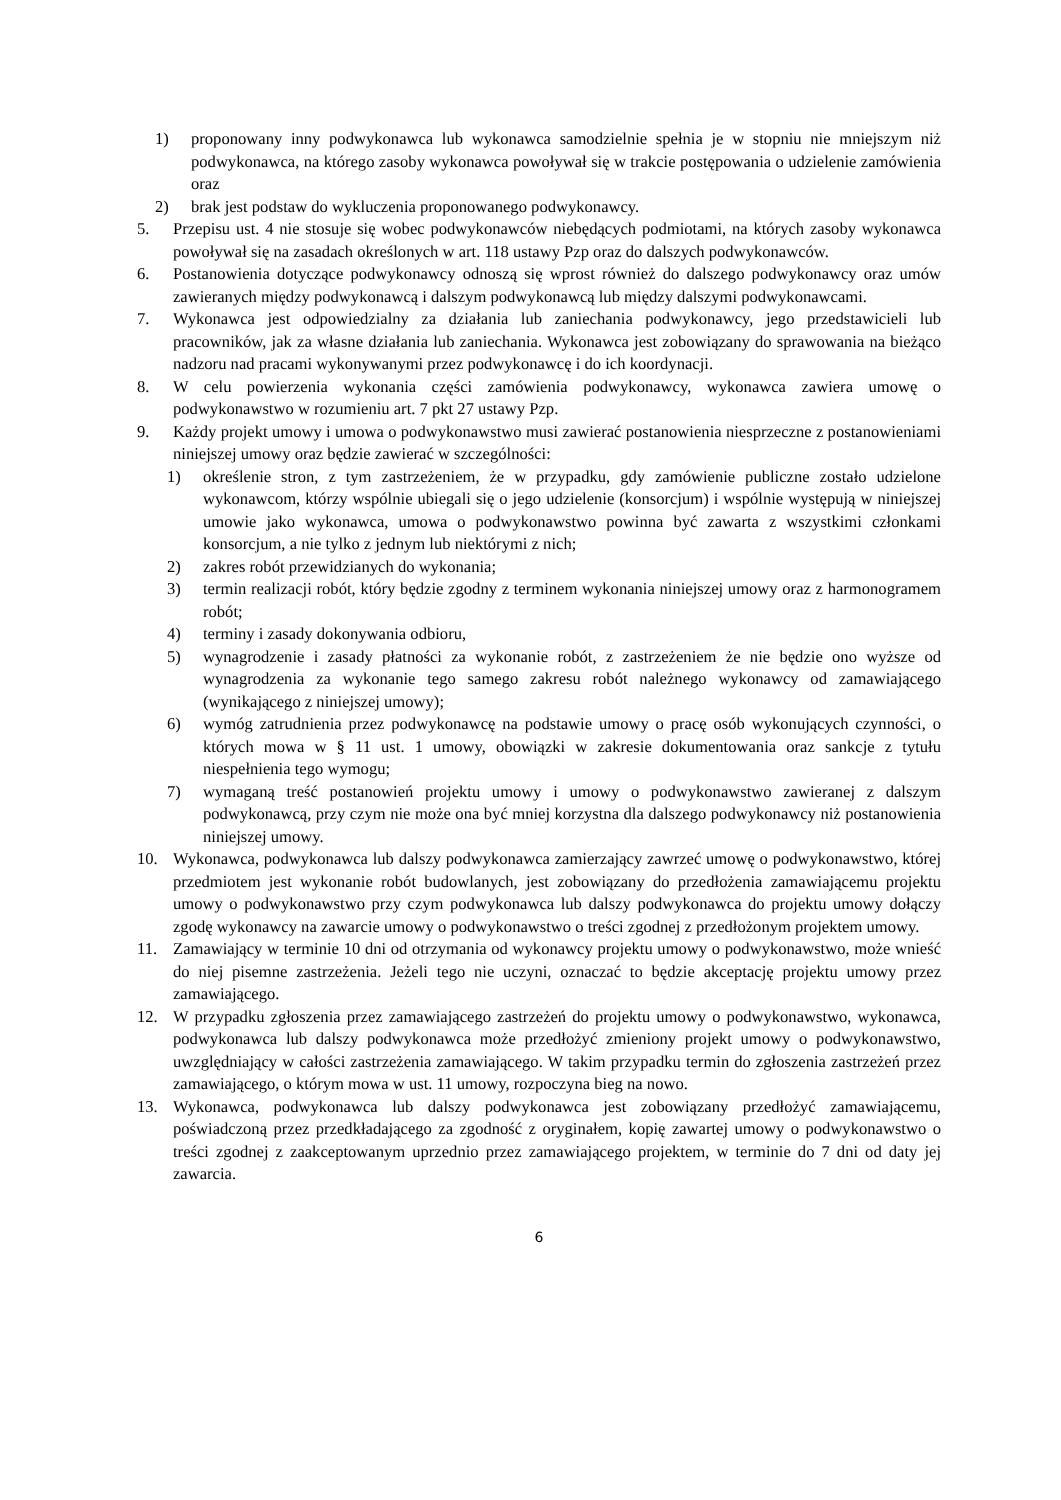1) proponowany inny podwykonawca lub wykonawca samodzielnie spełnia je w stopniu nie mniejszym niż podwykonawca, na którego zasoby wykonawca powoływał się w trakcie postępowania o udzielenie zamówienia oraz
2) brak jest podstaw do wykluczenia proponowanego podwykonawcy.
5. Przepisu ust. 4 nie stosuje się wobec podwykonawców niebędących podmiotami, na których zasoby wykonawca powoływał się na zasadach określonych w art. 118 ustawy Pzp oraz do dalszych podwykonawców.
6. Postanowienia dotyczące podwykonawcy odnoszą się wprost również do dalszego podwykonawcy oraz umów zawieranych między podwykonawcą i dalszym podwykonawcą lub między dalszymi podwykonawcami.
7. Wykonawca jest odpowiedzialny za działania lub zaniechania podwykonawcy, jego przedstawicieli lub pracowników, jak za własne działania lub zaniechania. Wykonawca jest zobowiązany do sprawowania na bieżąco nadzoru nad pracami wykonywanymi przez podwykonawcę i do ich koordynacji.
8. W celu powierzenia wykonania części zamówienia podwykonawcy, wykonawca zawiera umowę o podwykonawstwo w rozumieniu art. 7 pkt 27 ustawy Pzp.
9. Każdy projekt umowy i umowa o podwykonawstwo musi zawierać postanowienia niesprzeczne z postanowieniami niniejszej umowy oraz będzie zawierać w szczególności:
1) określenie stron, z tym zastrzeżeniem, że w przypadku, gdy zamówienie publiczne zostało udzielone wykonawcom, którzy wspólnie ubiegali się o jego udzielenie (konsorcjum) i wspólnie występują w niniejszej umowie jako wykonawca, umowa o podwykonawstwo powinna być zawarta z wszystkimi członkami konsorcjum, a nie tylko z jednym lub niektórymi z nich;
2) zakres robót przewidzianych do wykonania;
3) termin realizacji robót, który będzie zgodny z terminem wykonania niniejszej umowy oraz z harmonogramem robót;
4) terminy i zasady dokonywania odbioru,
5) wynagrodzenie i zasady płatności za wykonanie robót, z zastrzeżeniem że nie będzie ono wyższe od wynagrodzenia za wykonanie tego samego zakresu robót należnego wykonawcy od zamawiającego (wynikającego z niniejszej umowy);
6) wymóg zatrudnienia przez podwykonawcę na podstawie umowy o pracę osób wykonujących czynności, o których mowa w § 11 ust. 1 umowy, obowiązki w zakresie dokumentowania oraz sankcje z tytułu niespełnienia tego wymogu;
7) wymaganą treść postanowień projektu umowy i umowy o podwykonawstwo zawieranej z dalszym podwykonawcą, przy czym nie może ona być mniej korzystna dla dalszego podwykonawcy niż postanowienia niniejszej umowy.
10. Wykonawca, podwykonawca lub dalszy podwykonawca zamierzający zawrzeć umowę o podwykonawstwo, której przedmiotem jest wykonanie robót budowlanych, jest zobowiązany do przedłożenia zamawiającemu projektu umowy o podwykonawstwo przy czym podwykonawca lub dalszy podwykonawca do projektu umowy dołączy zgodę wykonawcy na zawarcie umowy o podwykonawstwo o treści zgodnej z przedłożonym projektem umowy.
11. Zamawiający w terminie 10 dni od otrzymania od wykonawcy projektu umowy o podwykonawstwo, może wnieść do niej pisemne zastrzeżenia. Jeżeli tego nie uczyni, oznaczać to będzie akceptację projektu umowy przez zamawiającego.
12. W przypadku zgłoszenia przez zamawiającego zastrzeżeń do projektu umowy o podwykonawstwo, wykonawca, podwykonawca lub dalszy podwykonawca może przedłożyć zmieniony projekt umowy o podwykonawstwo, uwzględniający w całości zastrzeżenia zamawiającego. W takim przypadku termin do zgłoszenia zastrzeżeń przez zamawiającego, o którym mowa w ust. 11 umowy, rozpoczyna bieg na nowo.
13. Wykonawca, podwykonawca lub dalszy podwykonawca jest zobowiązany przedłożyć zamawiającemu, poświadczoną przez przedkładającego za zgodność z oryginałem, kopię zawartej umowy o podwykonawstwo o treści zgodnej z zaakceptowanym uprzednio przez zamawiającego projektem, w terminie do 7 dni od daty jej zawarcia.
6